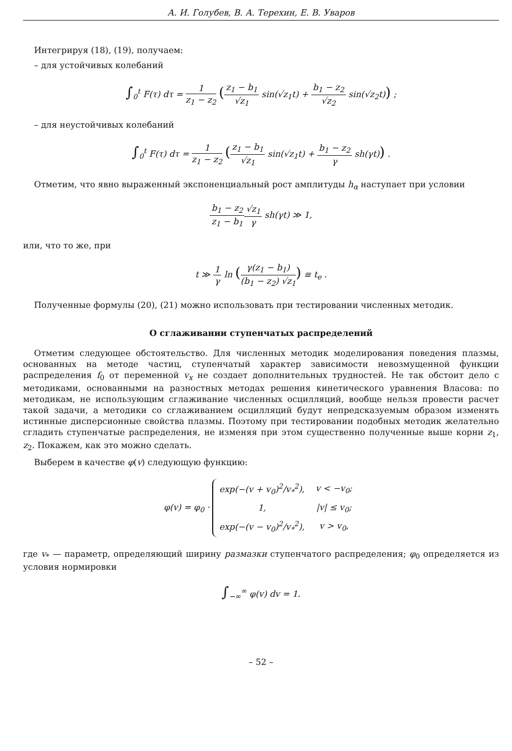А. И. Голубев, В. А. Терехин, Е. В. Уваров
Интегрируя (18), (19), получаем:
– для устойчивых колебаний
∫<sub>0</sub><sup>t</sup> F(τ) dτ = 1 z<sub>1</sub> − z<sub>2</sub> (z<sub>1</sub> − b<sub>1</sub> √z<sub>1</sub> sin(√z<sub>1</sub>t) + b<sub>1</sub> − z<sub>2</sub> √z<sub>2</sub> sin(√z<sub>2</sub>t)) ;
– для неустойчивых колебаний
∫<sub>0</sub><sup>t</sup> F(τ) dτ = 1 z<sub>1</sub> − z<sub>2</sub> (z<sub>1</sub> − b<sub>1</sub> √z<sub>1</sub> sin(√z<sub>1</sub>t) + b<sub>1</sub> − z<sub>2</sub> γ sh(γt)) .
Отметим, что явно выраженный экспоненциальный рост амплитуды h<sub>α</sub> наступает при условии
b<sub>1</sub> − z<sub>2</sub> z<sub>1</sub> − b<sub>1</sub>√z<sub>1</sub> γ sh(γt) ≫ 1,
или, что то же, при
t ≫ 1 γ ln (γ(z<sub>1</sub> − b<sub>1</sub>) (b<sub>1</sub> − z<sub>2</sub>) √z<sub>1</sub>) ≡ t<sub>e</sub> .
Полученные формулы (20), (21) можно использовать при тестировании численных методик.
О сглаживании ступенчатых распределений
Отметим следующее обстоятельство. Для численных методик моделирования поведения плазмы, основанных на методе частиц, ступенчатый характер зависимости невозмущенной функции распределения f<sub>0</sub> от переменной v<sub>x</sub> не создает дополнительных трудностей. Не так обстоит дело с методиками, основанными на разностных методах решения кинетического уравнения Власова: по методикам, не использующим сглаживание численных осцилляций, вообще нельзя провести расчет такой задачи, а методики со сглаживанием осцилляций будут непредсказуемым образом изменять истинные дисперсионные свойства плазмы. Поэтому при тестировании подобных методик желательно сгладить ступенчатые распределения, не изменяя при этом существенно полученные выше корни z<sub>1</sub>, z<sub>2</sub>. Покажем, как это можно сделать.
Выберем в качестве φ(v) следующую функцию:
φ(v) = φ<sub>0</sub> ·
| exp(−(v + v<sub>0</sub>)<sup>2</sup>/v<sub>*</sub><sup>2</sup>), | v < −v<sub>0</sub>; |
| 1, | /v/ ≤ v<sub>0</sub>; |
| exp(−(v − v<sub>0</sub>)<sup>2</sup>/v<sub>*</sub><sup>2</sup>), | v > v<sub>0</sub>, |
где v<sub>*</sub> — параметр, определяющий ширину размазки ступенчатого распределения; φ<sub>0</sub> определяется из условия нормировки
∫<sub>−∞</sub><sup>∞</sup> φ(v) dv = 1.
– 52 –